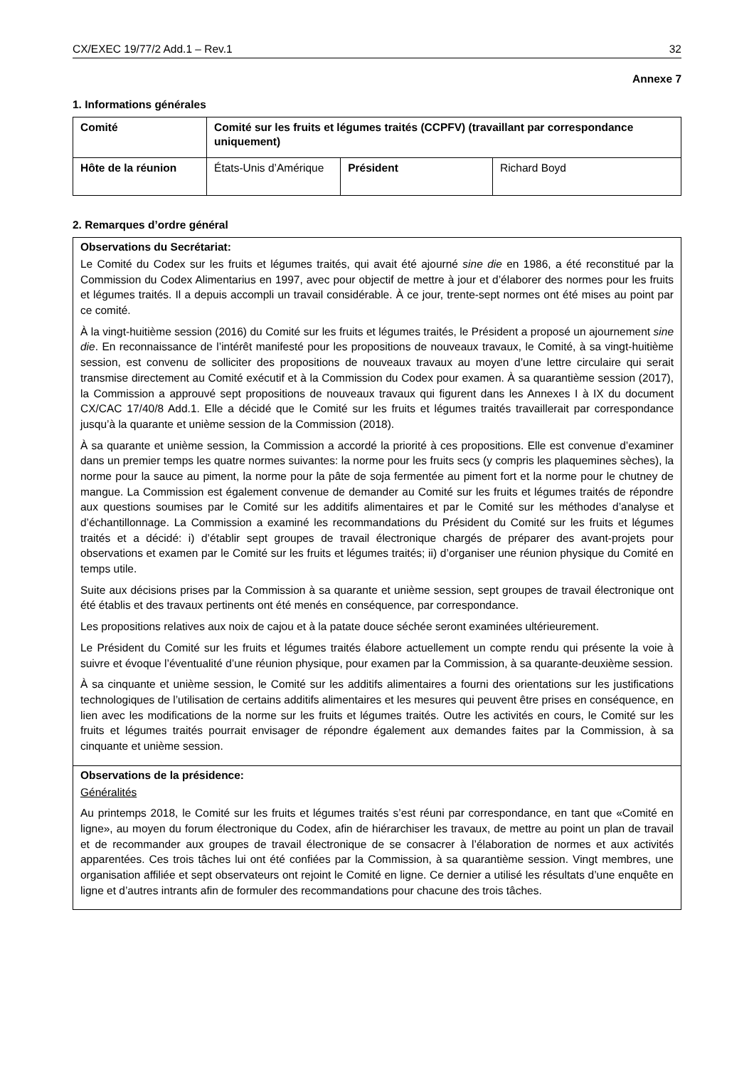CX/EXEC 19/77/2 Add.1 – Rev.1 32
Annexe 7
1. Informations générales
| Comité | Comité sur les fruits et légumes traités (CCPFV) (travaillant par correspondance uniquement) | | |
| Hôte de la réunion | États-Unis d’Amérique | Président | Richard Boyd |
2. Remarques d’ordre général
Observations du Secrétariat:
Le Comité du Codex sur les fruits et légumes traités, qui avait été ajourné sine die en 1986, a été reconstitué par la Commission du Codex Alimentarius en 1997, avec pour objectif de mettre à jour et d’élaborer des normes pour les fruits et légumes traités. Il a depuis accompli un travail considérable. À ce jour, trente-sept normes ont été mises au point par ce comité.
À la vingt-huitième session (2016) du Comité sur les fruits et légumes traités, le Président a proposé un ajournement sine die. En reconnaissance de l’intérêt manifesté pour les propositions de nouveaux travaux, le Comité, à sa vingt-huitième session, est convenu de solliciter des propositions de nouveaux travaux au moyen d’une lettre circulaire qui serait transmise directement au Comité exécutif et à la Commission du Codex pour examen. À sa quarantième session (2017), la Commission a approuvé sept propositions de nouveaux travaux qui figurent dans les Annexes I à IX du document CX/CAC 17/40/8 Add.1. Elle a décidé que le Comité sur les fruits et légumes traités travaillerait par correspondance jusqu’à la quarante et unième session de la Commission (2018).
À sa quarante et unième session, la Commission a accordé la priorité à ces propositions. Elle est convenue d’examiner dans un premier temps les quatre normes suivantes: la norme pour les fruits secs (y compris les plaquemines sèches), la norme pour la sauce au piment, la norme pour la pâte de soja fermentée au piment fort et la norme pour le chutney de mangue. La Commission est également convenue de demander au Comité sur les fruits et légumes traités de répondre aux questions soumises par le Comité sur les additifs alimentaires et par le Comité sur les méthodes d’analyse et d’échantillonnage. La Commission a examiné les recommandations du Président du Comité sur les fruits et légumes traités et a décidé: i) d’établir sept groupes de travail électronique chargés de préparer des avant-projets pour observations et examen par le Comité sur les fruits et légumes traités; ii) d’organiser une réunion physique du Comité en temps utile.
Suite aux décisions prises par la Commission à sa quarante et unième session, sept groupes de travail électronique ont été établis et des travaux pertinents ont été menés en conséquence, par correspondance.
Les propositions relatives aux noix de cajou et à la patate douce séchée seront examinées ultérieurement.
Le Président du Comité sur les fruits et légumes traités élabore actuellement un compte rendu qui présente la voie à suivre et évoque l’éventualité d’une réunion physique, pour examen par la Commission, à sa quarante-deuxième session.
À sa cinquante et unième session, le Comité sur les additifs alimentaires a fourni des orientations sur les justifications technologiques de l’utilisation de certains additifs alimentaires et les mesures qui peuvent être prises en conséquence, en lien avec les modifications de la norme sur les fruits et légumes traités. Outre les activités en cours, le Comité sur les fruits et légumes traités pourrait envisager de répondre également aux demandes faites par la Commission, à sa cinquante et unième session.
Observations de la présidence:
Généralités
Au printemps 2018, le Comité sur les fruits et légumes traités s’est réuni par correspondance, en tant que «Comité en ligne», au moyen du forum électronique du Codex, afin de hiérarchiser les travaux, de mettre au point un plan de travail et de recommander aux groupes de travail électronique de se consacrer à l’élaboration de normes et aux activités apparentées. Ces trois tâches lui ont été confiées par la Commission, à sa quarantième session. Vingt membres, une organisation affiliée et sept observateurs ont rejoint le Comité en ligne. Ce dernier a utilisé les résultats d’une enquête en ligne et d’autres intrants afin de formuler des recommandations pour chacune des trois tâches.